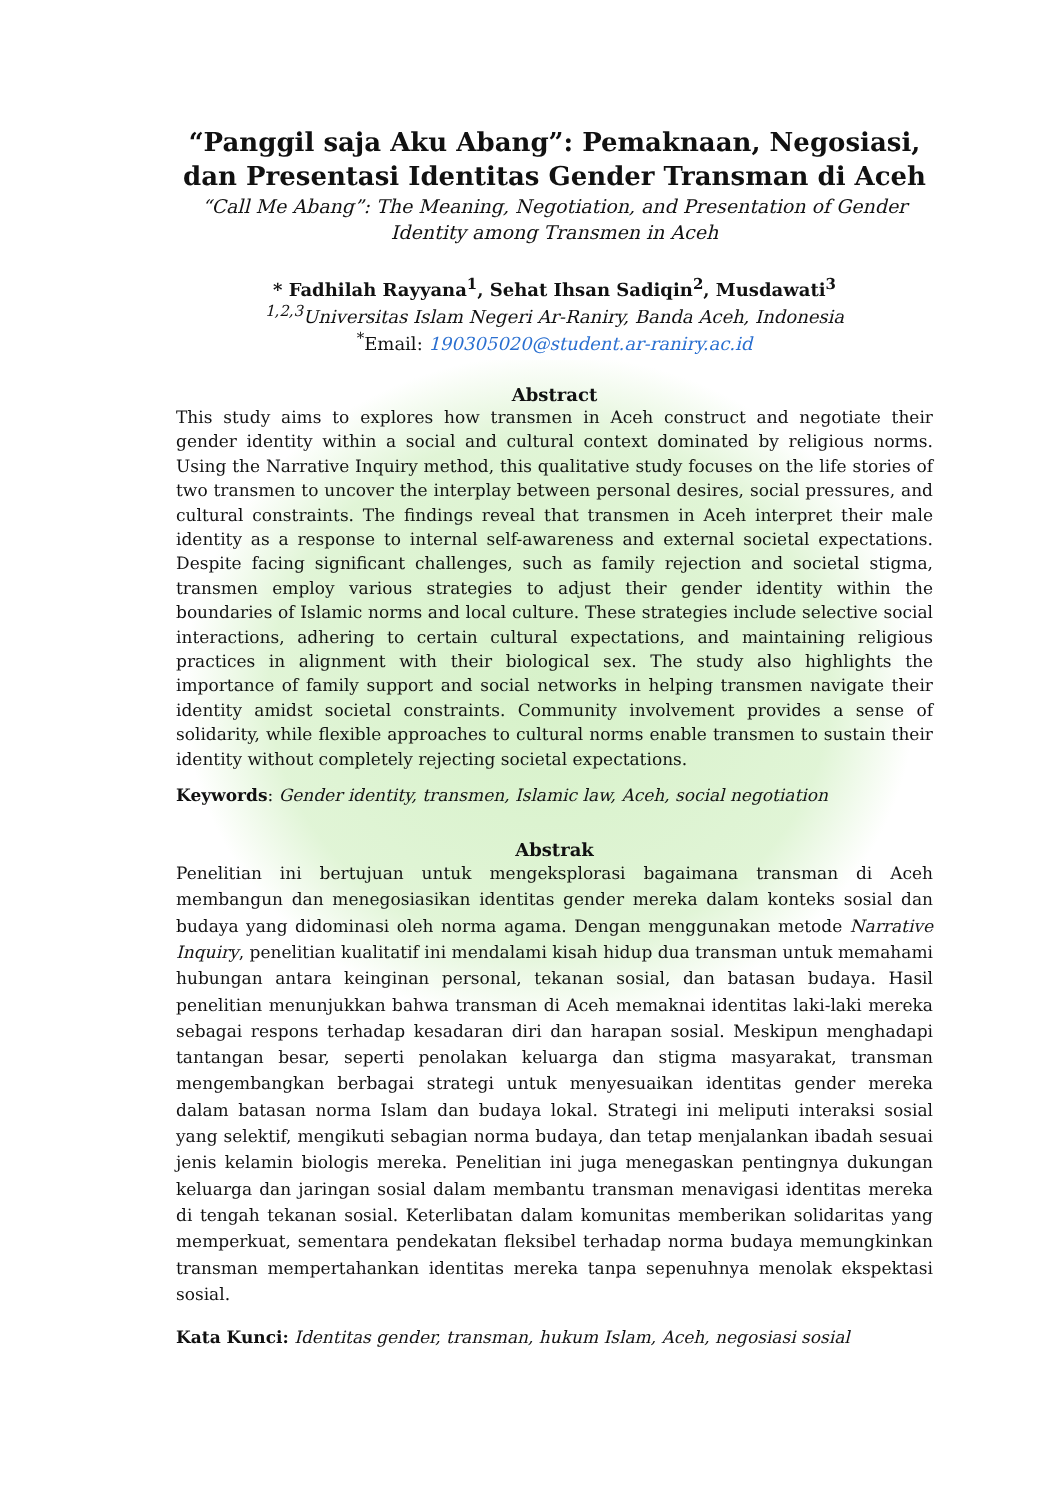“Panggil saja Aku Abang”: Pemaknaan, Negosiasi, dan Presentasi Identitas Gender Transman di Aceh
“Call Me Abang”: The Meaning, Negotiation, and Presentation of Gender Identity among Transmen in Aceh
* Fadhilah Rayyana<sup>1</sup>, Sehat Ihsan Sadiqin<sup>2</sup>, Musdawati<sup>3</sup>
<sup>1,2,3</sup>Universitas Islam Negeri Ar-Raniry, Banda Aceh, Indonesia
<sup>*</sup> Email: 190305020@student.ar-raniry.ac.id
Abstract
This study aims to explores how transmen in Aceh construct and negotiate their gender identity within a social and cultural context dominated by religious norms. Using the Narrative Inquiry method, this qualitative study focuses on the life stories of two transmen to uncover the interplay between personal desires, social pressures, and cultural constraints. The findings reveal that transmen in Aceh interpret their male identity as a response to internal self-awareness and external societal expectations. Despite facing significant challenges, such as family rejection and societal stigma, transmen employ various strategies to adjust their gender identity within the boundaries of Islamic norms and local culture. These strategies include selective social interactions, adhering to certain cultural expectations, and maintaining religious practices in alignment with their biological sex. The study also highlights the importance of family support and social networks in helping transmen navigate their identity amidst societal constraints. Community involvement provides a sense of solidarity, while flexible approaches to cultural norms enable transmen to sustain their identity without completely rejecting societal expectations.
Keywords: Gender identity, transmen, Islamic law, Aceh, social negotiation
Abstrak
Penelitian ini bertujuan untuk mengeksplorasi bagaimana transman di Aceh membangun dan menegosiasikan identitas gender mereka dalam konteks sosial dan budaya yang didominasi oleh norma agama. Dengan menggunakan metode Narrative Inquiry, penelitian kualitatif ini mendalami kisah hidup dua transman untuk memahami hubungan antara keinginan personal, tekanan sosial, dan batasan budaya. Hasil penelitian menunjukkan bahwa transman di Aceh memaknai identitas laki-laki mereka sebagai respons terhadap kesadaran diri dan harapan sosial. Meskipun menghadapi tantangan besar, seperti penolakan keluarga dan stigma masyarakat, transman mengembangkan berbagai strategi untuk menyesuaikan identitas gender mereka dalam batasan norma Islam dan budaya lokal. Strategi ini meliputi interaksi sosial yang selektif, mengikuti sebagian norma budaya, dan tetap menjalankan ibadah sesuai jenis kelamin biologis mereka. Penelitian ini juga menegaskan pentingnya dukungan keluarga dan jaringan sosial dalam membantu transman menavigasi identitas mereka di tengah tekanan sosial. Keterlibatan dalam komunitas memberikan solidaritas yang memperkuat, sementara pendekatan fleksibel terhadap norma budaya memungkinkan transman mempertahankan identitas mereka tanpa sepenuhnya menolak ekspektasi sosial.
Kata Kunci: Identitas gender, transman, hukum Islam, Aceh, negosiasi sosial